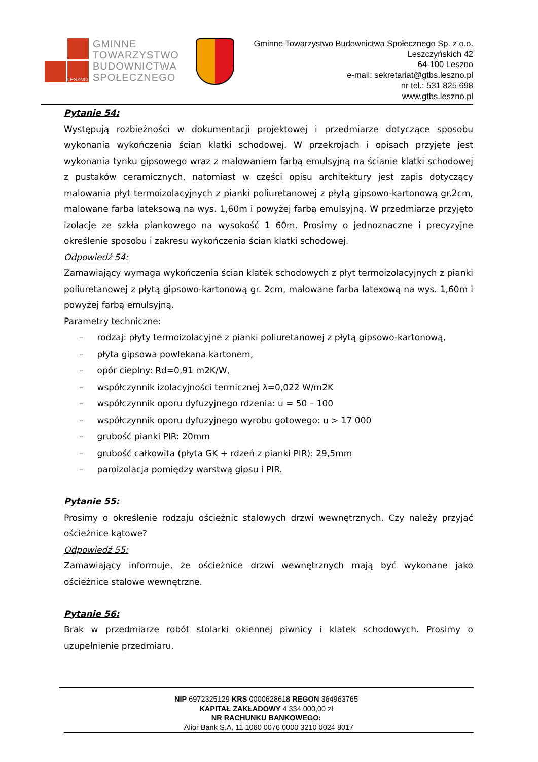LESZNO
GMINNE
TOWARZYSTWO
BUDOWNICTWA
SPOŁECZNEGO
Gminne Towarzystwo Budownictwa Społecznego Sp. z o.o.
Leszczyńskich 42
64-100 Leszno
e-mail: sekretariat@gtbs.leszno.pl
nr tel.: 531 825 698
www.gtbs.leszno.pl
Pytanie 54:
Występują rozbieżności w dokumentacji projektowej i przedmiarze dotyczące sposobu wykonania wykończenia ścian klatki schodowej. W przekrojach i opisach przyjęte jest wykonania tynku gipsowego wraz z malowaniem farbą emulsyjną na ścianie klatki schodowej z pustaków ceramicznych, natomiast w części opisu architektury jest zapis dotyczący malowania płyt termoizolacyjnych z pianki poliuretanowej z płytą gipsowo-kartonową gr.2cm, malowane farba lateksową na wys. 1,60m i powyżej farbą emulsyjną. W przedmiarze przyjęto izolacje ze szkła piankowego na wysokość 1 60m. Prosimy o jednoznaczne i precyzyjne określenie sposobu i zakresu wykończenia ścian klatki schodowej.
Odpowiedź 54:
Zamawiający wymaga wykończenia ścian klatek schodowych z płyt termoizolacyjnych z pianki poliuretanowej z płytą gipsowo-kartonową gr. 2cm, malowane farba latexową na wys. 1,60m i powyżej farbą emulsyjną.
Parametry techniczne:
– rodzaj: płyty termoizolacyjne z pianki poliuretanowej z płytą gipsowo-kartonową,
– płyta gipsowa powlekana kartonem,
– opór cieplny: Rd=0,91 m2K/W,
– współczynnik izolacyjności termicznej λ=0,022 W/m2K
– współczynnik oporu dyfuzyjnego rdzenia: u = 50 – 100
– współczynnik oporu dyfuzyjnego wyrobu gotowego: u > 17 000
– grubość pianki PIR: 20mm
– grubość całkowita (płyta GK + rdzeń z pianki PIR): 29,5mm
– paroizolacja pomiędzy warstwą gipsu i PIR.
Pytanie 55:
Prosimy o określenie rodzaju ościeżnic stalowych drzwi wewnętrznych. Czy należy przyjąć ościeżnice kątowe?
Odpowiedź 55:
Zamawiający informuje, że ościeżnice drzwi wewnętrznych mają być wykonane jako ościeżnice stalowe wewnętrzne.
Pytanie 56:
Brak w przedmiarze robót stolarki okiennej piwnicy i klatek schodowych. Prosimy o uzupełnienie przedmiaru.
NIP 6972325129 KRS 0000628618 REGON 364963765
KAPITAŁ ZAKŁADOWY 4.334.000,00 zł
NR RACHUNKU BANKOWEGO:
Alior Bank S.A. 11 1060 0076 0000 3210 0024 8017